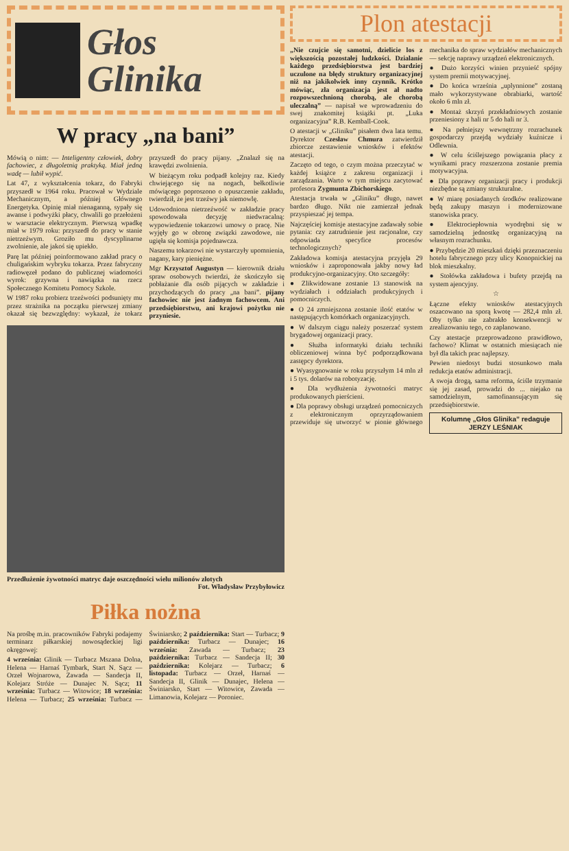Głos
Glinika
W pracy „na bani”
Mówią o nim: — Inteligentny człowiek, dobry fachowiec, z długoletnią praktyką. Miał jedną wadę — lubił wypić.
Lat 47, z wykształcenia tokarz, do Fabryki przyszedł w 1964 roku. Pracował w Wydziale Mechanicznym, a później Głównego Energetyka. Opinię miał nienaganną, sypały się awanse i podwyżki płacy, chwalili go przełożeni w warsztacie elektrycznym. Pierwszą wpadkę miał w 1979 roku: przyszedł do pracy w stanie nietrzeźwym. Groziło mu dyscyplinarne zwolnienie, ale jakoś się upiekło.
Parę lat później poinformowano zakład pracy o chuligańskim wybryku tokarza. Przez fabryczny radiowęzeł podano do publicznej wiadomości wyrok: grzywna i nawiązka na rzecz Społecznego Komitetu Pomocy Szkole.
W 1987 roku probierz trzeźwości podsunięty mu przez strażnika na początku pierwszej zmiany okazał się bezwzględny: wykazał, że tokarz przyszedł do pracy pijany. „Znalazł się na krawędzi zwolnienia.
W bieżącym roku podpadł kolejny raz. Kiedy chwiejącego się na nogach, bełkotliwie mówiącego poproszono o opuszczenie zakładu, twierdził, że jest trzeźwy jak niemowlę.
Udowodniona nietrzeźwość w zakładzie pracy spowodowała decyzję niedwracalną: wypowiedzenie tokarzowi umowy o pracę. Nie wyjęły go w obronę związki zawodowe, nie ugięła się komisja pojednawcza.
Naszemu tokarzowi nie wystarczyły upomnienia, nagany, kary pieniężne.
Mgr Krzysztof Augustyn — kierownik działu spraw osobowych twierdzi, że skończyło się pobłażanie dla osób pijących w zakładzie i przychodzących do pracy „na bani”. pijany fachowiec nie jest żadnym fachowcem. Ani przedsiębiorstwu, ani krajowi pożytku nie przyniesie.
Przedłużenie żywotności matryc daje oszczędności wielu milionów złotych
Fot. Władysław Przybyłowicz
Piłka nożna
Na prośbę m.in. pracowników Fabryki podajemy terminarz piłkarskiej nowosądeckiej ligi okręgowej:
4 września: Glinik — Turbacz Mszana Dolna, Helena — Harnaś Tymbark, Start N. Sącz — Orzeł Wojnarowa, Zawada — Sandecja II, Kolejarz Stróże — Dunajec N. Sącz; 11 września: Turbacz — Witowice; 18 września: Helena — Turbacz; 25 września: Turbacz — Świniarsko; 2 października: Start — Turbacz; 9 października: Turbacz — Dunajec; 16 września: Zawada — Turbacz; 23 października: Turbacz — Sandecja II; 30 października: Kolejarz — Turbacz; 6 listopada: Turbacz — Orzeł, Harnaś — Sandecja II, Glinik — Dunajec, Helena — Świniarsko, Start — Witowice, Zawada — Limanowia, Kolejarz — Poroniec.
Plon atestacji
„Nie czujcie się samotni, dzielicie los z większością pozostałej ludzkości. Dzialanie każdego przedsiębiorstwa jest bardziej uczulone na błędy struktury organizacyjnej niż na jakikolwiek inny czynnik. Krótko mówiąc, zła organizacja jest ał nadto rozpowszechnioną chorobą, ale chorobą uleczalną” — napisał we wprowadzeniu do swej znakomitej książki pt. „Luka organizacyjna” R.B. Kemball-Cook.
O atestacji w „Gliniku” pisałem dwa lata temu. Dyrektor Czesław Chmura zatwierdził zbiorcze zestawienie wniosków i efektów atestacji.
Zaczęto od tego, o czym można przeczytać w każdej książce z zakresu organizacji i zarządzania. Warto w tym miejscu zacytować profesora Zygmunta Zbichorskiego.
Atestacja trwała w „Gliniku” długo, nawet bardzo długo. Nikt nie zamierzał jednak przyspieszać jej tempa.
Najczęściej komisje atestacyjne zadawały sobie pytania: czy zatrudnienie jest racjonalne, czy odpowiada specyfice procesów technologicznych?
Zakładowa komisja atestacyjna przyjęła 29 wniosków i zaproponowała jakby nowy ład produkcyjno-organizacyjny. Oto szczegóły:
● Zlikwidowane zostanie 13 stanowisk na wydziałach i oddziałach produkcyjnych i pomocniczych.
● O 24 zmniejszona zostanie ilość etatów w następujących komórkach organizacyjnych.
● W dalszym ciągu należy poszerzać system brygadowej organizacji pracy.
● Służba informatyki działu techniki obliczeniowej winna być podporządkowana zastępcy dyrektora.
● Wyasygnowanie w roku przyszłym 14 mln zł i 5 tys. dolarów na robotyzację.
● Dla wydłużenia żywotności matryc produkowanych pierścieni.
● Dla poprawy obsługi urządzeń pomocniczych z elektronicznym oprzyrządowaniem przewiduje się utworzyć w pionie głównego mechanika do spraw wydziałów mechanicznych — sekcję naprawy urządzeń elektronicznych.
● Dużo korzyści winien przynieść spójny system premii motywacyjnej.
● Do końca września „uplynnione” zostaną mało wykorzystywane obrabiarki, wartość około 6 mln zł.
● Montaż skrzyń przekładniowych zostanie przeniesiony z hali nr 5 do hali nr 3.
● Na pełniejszy wewnętrzny rozrachunek gospodarczy przejdą wydziały kuźnicze i Odlewnia.
● W celu ściślejszego powiązania płacy z wynikami pracy rozszerzona zostanie premia motywacyjna.
● Dla poprawy organizacji pracy i produkcji niezbędne są zmiany strukturalne.
● W miarę posiadanych środków realizowane będą zakupy maszyn i modernizowane stanowiska pracy.
● Elektrociepłownia wyodrębni się w samodzielną jednostkę organizacyjną na własnym rozrachunku.
● Przybędzie 20 mieszkań dzięki przeznaczeniu hotelu fabrycznego przy ulicy Konopnickiej na blok mieszkalny.
● Stołówka zakładowa i bufety przejdą na system ajencyjny.
☆
Łączne efekty wniosków atestacyjnych oszacowano na sporą kwotę — 282,4 mln zł. Oby tylko nie zabrakło konsekwencji w zrealizowaniu tego, co zaplanowano.
Czy atestacje przeprowadzono prawidłowo, fachowo? Klimat w ostatnich miesiącach nie był dla takich prac najlepszy.
Pewien niedosyt budzi stosunkowo mała redukcja etatów administracji.
A swoja drogą, sama reforma, ściśle trzymanie się jej zasad, prowadzi do ... niejako na samodzielnym, samofinansującym się przedsiębiorstwie.
Kolumnę „Głos Glinika” redaguje
JERZY LEŚNIAK